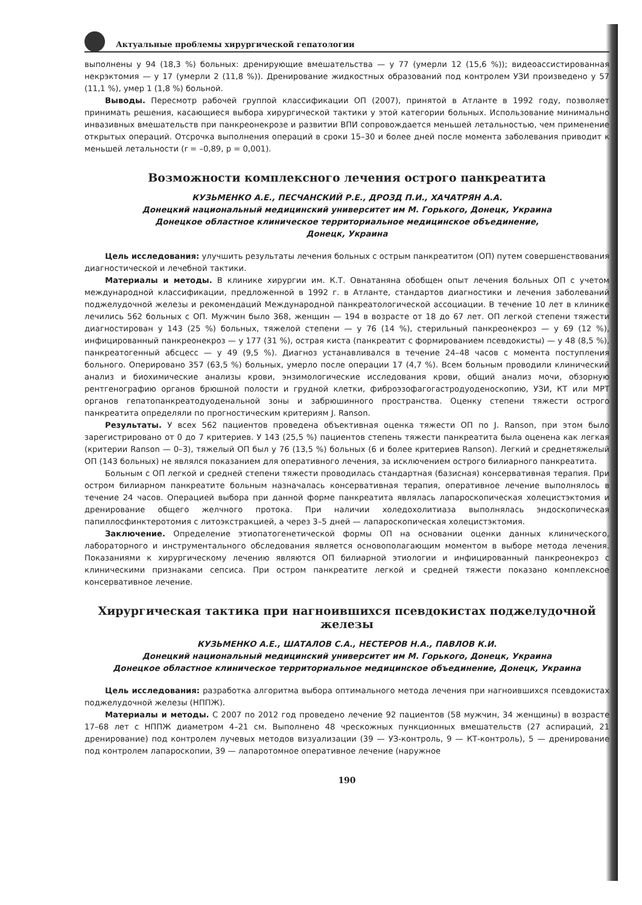Актуальные проблемы хирургической гепатологии
выполнены у 94 (18,3 %) больных: дренирующие вмешательства — у 77 (умерли 12 (15,6 %)); видеоассистированная некрэктомия — у 17 (умерли 2 (11,8 %)). Дренирование жидкостных образований под контролем УЗИ произведено у 57 (11,1 %), умер 1 (1,8 %) больной.
Выводы. Пересмотр рабочей группой классификации ОП (2007), принятой в Атланте в 1992 году, позволяет принимать решения, касающиеся выбора хирургической тактики у этой категории больных. Использование минимально инвазивных вмешательств при панкреонекрозе и развитии ВПИ сопровождается меньшей летальностью, чем применение открытых операций. Отсрочка выполнения операций в сроки 15–30 и более дней после момента заболевания приводит к меньшей летальности (r = –0,89, p = 0,001).
Возможности комплексного лечения острого панкреатита
КУЗЬМЕНКО А.Е., ПЕСЧАНСКИЙ Р.Е., ДРОЗД П.И., ХАЧАТРЯН А.А.
Донецкий национальный медицинский университет им М. Горького, Донецк, Украина
Донецкое областное клиническое территориальное медицинское объединение,
Донецк, Украина
Цель исследования: улучшить результаты лечения больных с острым панкреатитом (ОП) путем совершенствования диагностической и лечебной тактики.
Материалы и методы. В клинике хирургии им. К.Т. Овнатаняна обобщен опыт лечения больных ОП с учетом международной классификации, предложенной в 1992 г. в Атланте, стандартов диагностики и лечения заболеваний поджелудочной железы и рекомендаций Международной панкреатологической ассоциации. В течение 10 лет в клинике лечились 562 больных с ОП. Мужчин было 368, женщин — 194 в возрасте от 18 до 67 лет. ОП легкой степени тяжести диагностирован у 143 (25 %) больных, тяжелой степени — у 76 (14 %), стерильный панкреонекроз — у 69 (12 %), инфицированный панкреонекроз — у 177 (31 %), острая киста (панкреатит с формированием псевдокисты) — у 48 (8,5 %), панкреатогенный абсцесс — у 49 (9,5 %). Диагноз устанавливался в течение 24–48 часов с момента поступления больного. Оперировано 357 (63,5 %) больных, умерло после операции 17 (4,7 %). Всем больным проводили клинический анализ и биохимические анализы крови, энзимологические исследования крови, общий анализ мочи, обзорную рентгенографию органов брюшной полости и грудной клетки, фиброэзофагогастродуоденоскопию, УЗИ, КТ или МРТ органов гепатопанкреатодуоденальной зоны и забрюшинного пространства. Оценку степени тяжести острого панкреатита определяли по прогностическим критериям J. Ranson.
Результаты. У всех 562 пациентов проведена объективная оценка тяжести ОП по J. Ranson, при этом было зарегистрировано от 0 до 7 критериев. У 143 (25,5 %) пациентов степень тяжести панкреатита была оценена как легкая (критерии Ranson — 0–3), тяжелый ОП был у 76 (13,5 %) больных (6 и более критериев Ranson). Легкий и среднетяжелый ОП (143 больных) не являлся показанием для оперативного лечения, за исключением острого билиарного панкреатита.
Больным с ОП легкой и средней степени тяжести проводилась стандартная (базисная) консервативная терапия. При остром билиарном панкреатите больным назначалась консервативная терапия, оперативное лечение выполнялось в течение 24 часов. Операцией выбора при данной форме панкреатита являлась лапароскопическая холецистэктомия и дренирование общего желчного протока. При наличии холедохолитиаза выполнялась эндоскопическая папиллосфинктеротомия с литоэкстракцией, а через 3–5 дней — лапароскопическая холецистэктомия.
Заключение. Определение этиопатогенетической формы ОП на основании оценки данных клинического, лабораторного и инструментального обследования является основополагающим моментом в выборе метода лечения. Показаниями к хирургическому лечению являются ОП билиарной этиологии и инфицированный панкреонекроз с клиническими признаками сепсиса. При остром панкреатите легкой и средней тяжести показано комплексное консервативное лечение.
Хирургическая тактика при нагноившихся псевдокистах поджелудочной железы
КУЗЬМЕНКО А.Е., ШАТАЛОВ С.А., НЕСТЕРОВ Н.А., ПАВЛОВ К.И.
Донецкий национальный медицинский университет им М. Горького, Донецк, Украина
Донецкое областное клиническое территориальное медицинское объединение, Донецк, Украина
Цель исследования: разработка алгоритма выбора оптимального метода лечения при нагноившихся псевдокистах поджелудочной железы (НППЖ).
Материалы и методы. С 2007 по 2012 год проведено лечение 92 пациентов (58 мужчин, 34 женщины) в возрасте 17–68 лет с НППЖ диаметром 4–21 см. Выполнено 48 чрескожных пункционных вмешательств (27 аспираций, 21 дренирование) под контролем лучевых методов визуализации (39 — УЗ-контроль, 9 — КТ-контроль), 5 — дренирование под контролем лапароскопии, 39 — лапаротомное оперативное лечение (наружное
190